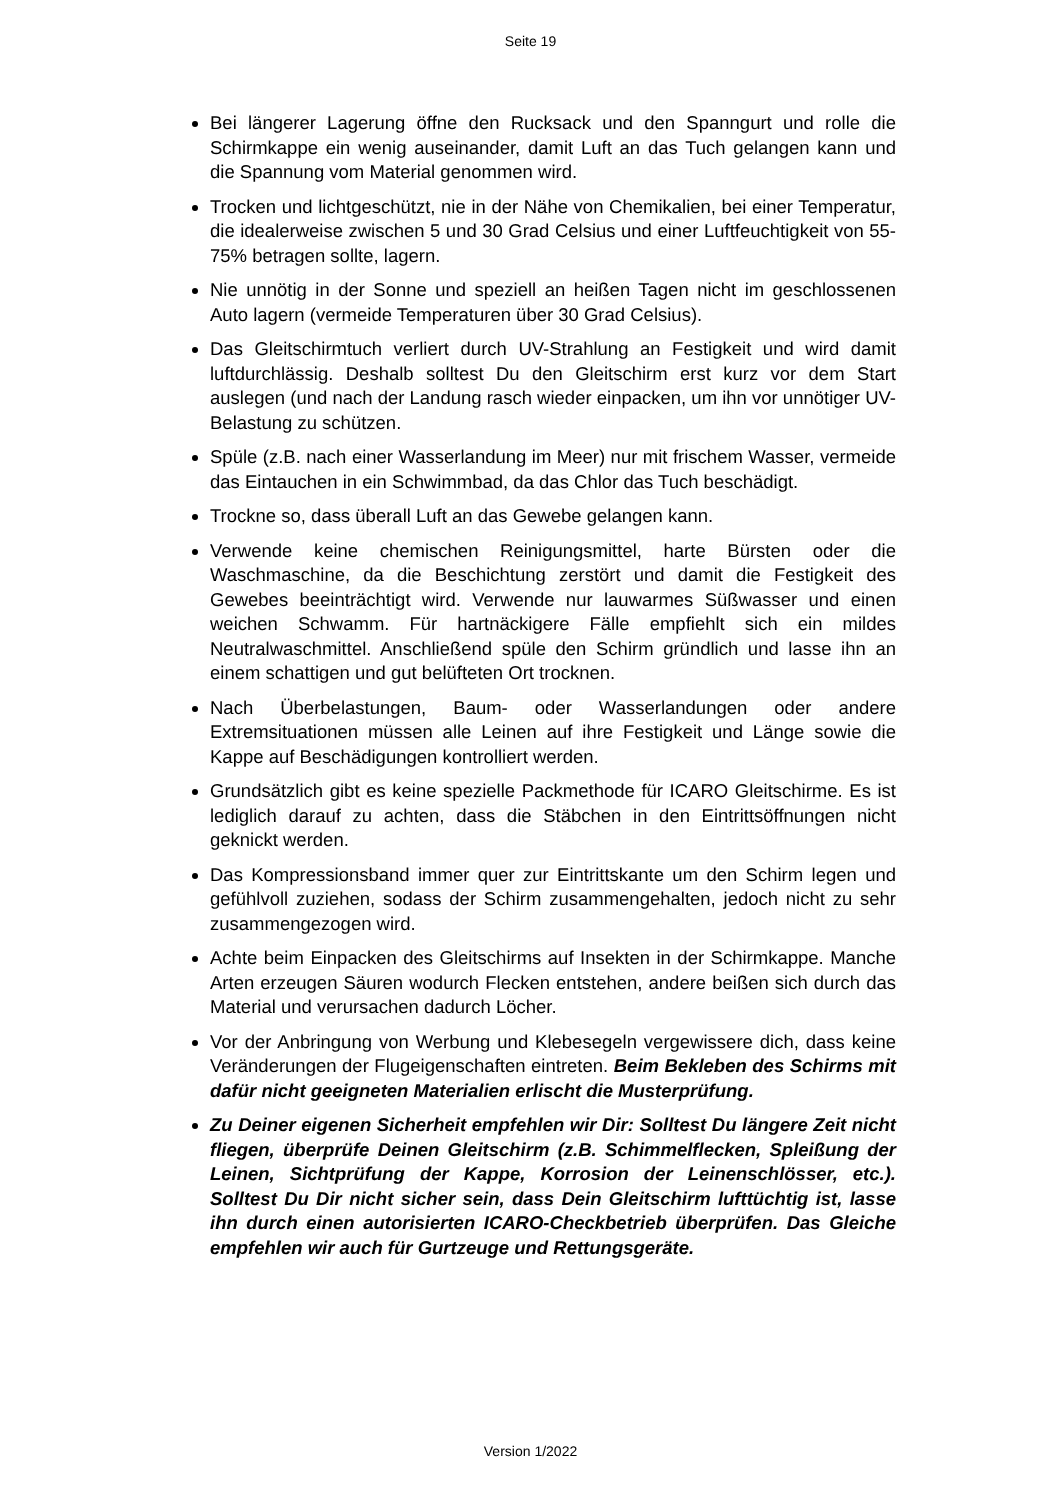Seite 19
Bei längerer Lagerung öffne den Rucksack und den Spanngurt und rolle die Schirmkappe ein wenig auseinander, damit Luft an das Tuch gelangen kann und die Spannung vom Material genommen wird.
Trocken und lichtgeschützt, nie in der Nähe von Chemikalien, bei einer Temperatur, die idealerweise zwischen 5 und 30 Grad Celsius und einer Luftfeuchtigkeit von 55- 75% betragen sollte, lagern.
Nie unnötig in der Sonne und speziell an heißen Tagen nicht im geschlossenen Auto lagern (vermeide Temperaturen über 30 Grad Celsius).
Das Gleitschirmtuch verliert durch UV-Strahlung an Festigkeit und wird damit luftdurchlässig. Deshalb solltest Du den Gleitschirm erst kurz vor dem Start auslegen (und nach der Landung rasch wieder einpacken, um ihn vor unnötiger UV- Belastung zu schützen.
Spüle (z.B. nach einer Wasserlandung im Meer) nur mit frischem Wasser, vermeide das Eintauchen in ein Schwimmbad, da das Chlor das Tuch beschädigt.
Trockne so, dass überall Luft an das Gewebe gelangen kann.
Verwende keine chemischen Reinigungsmittel, harte Bürsten oder die Waschmaschine, da die Beschichtung zerstört und damit die Festigkeit des Gewebes beeinträchtigt wird. Verwende nur lauwarmes Süßwasser und einen weichen Schwamm. Für hartnäckigere Fälle empfiehlt sich ein mildes Neutralwaschmittel. Anschließend spüle den Schirm gründlich und lasse ihn an einem schattigen und gut belüfteten Ort trocknen.
Nach Überbelastungen, Baum- oder Wasserlandungen oder andere Extremsituationen müssen alle Leinen auf ihre Festigkeit und Länge sowie die Kappe auf Beschädigungen kontrolliert werden.
Grundsätzlich gibt es keine spezielle Packmethode für ICARO Gleitschirme. Es ist lediglich darauf zu achten, dass die Stäbchen in den Eintrittsöffnungen nicht geknickt werden.
Das Kompressionsband immer quer zur Eintrittskante um den Schirm legen und gefühlvoll zuziehen, sodass der Schirm zusammengehalten, jedoch nicht zu sehr zusammengezogen wird.
Achte beim Einpacken des Gleitschirms auf Insekten in der Schirmkappe. Manche Arten erzeugen Säuren wodurch Flecken entstehen, andere beißen sich durch das Material und verursachen dadurch Löcher.
Vor der Anbringung von Werbung und Klebesegeln vergewissere dich, dass keine Veränderungen der Flugeigenschaften eintreten. Beim Bekleben des Schirms mit dafür nicht geeigneten Materialien erlischt die Musterprüfung.
Zu Deiner eigenen Sicherheit empfehlen wir Dir: Solltest Du längere Zeit nicht fliegen, überprüfe Deinen Gleitschirm (z.B. Schimmelflecken, Spleißung der Leinen, Sichtprüfung der Kappe, Korrosion der Leinenschlösser, etc.). Solltest Du Dir nicht sicher sein, dass Dein Gleitschirm lufttüchtig ist, lasse ihn durch einen autorisierten ICARO-Checkbetrieb überprüfen. Das Gleiche empfehlen wir auch für Gurtzeuge und Rettungsgeräte.
Version 1/2022